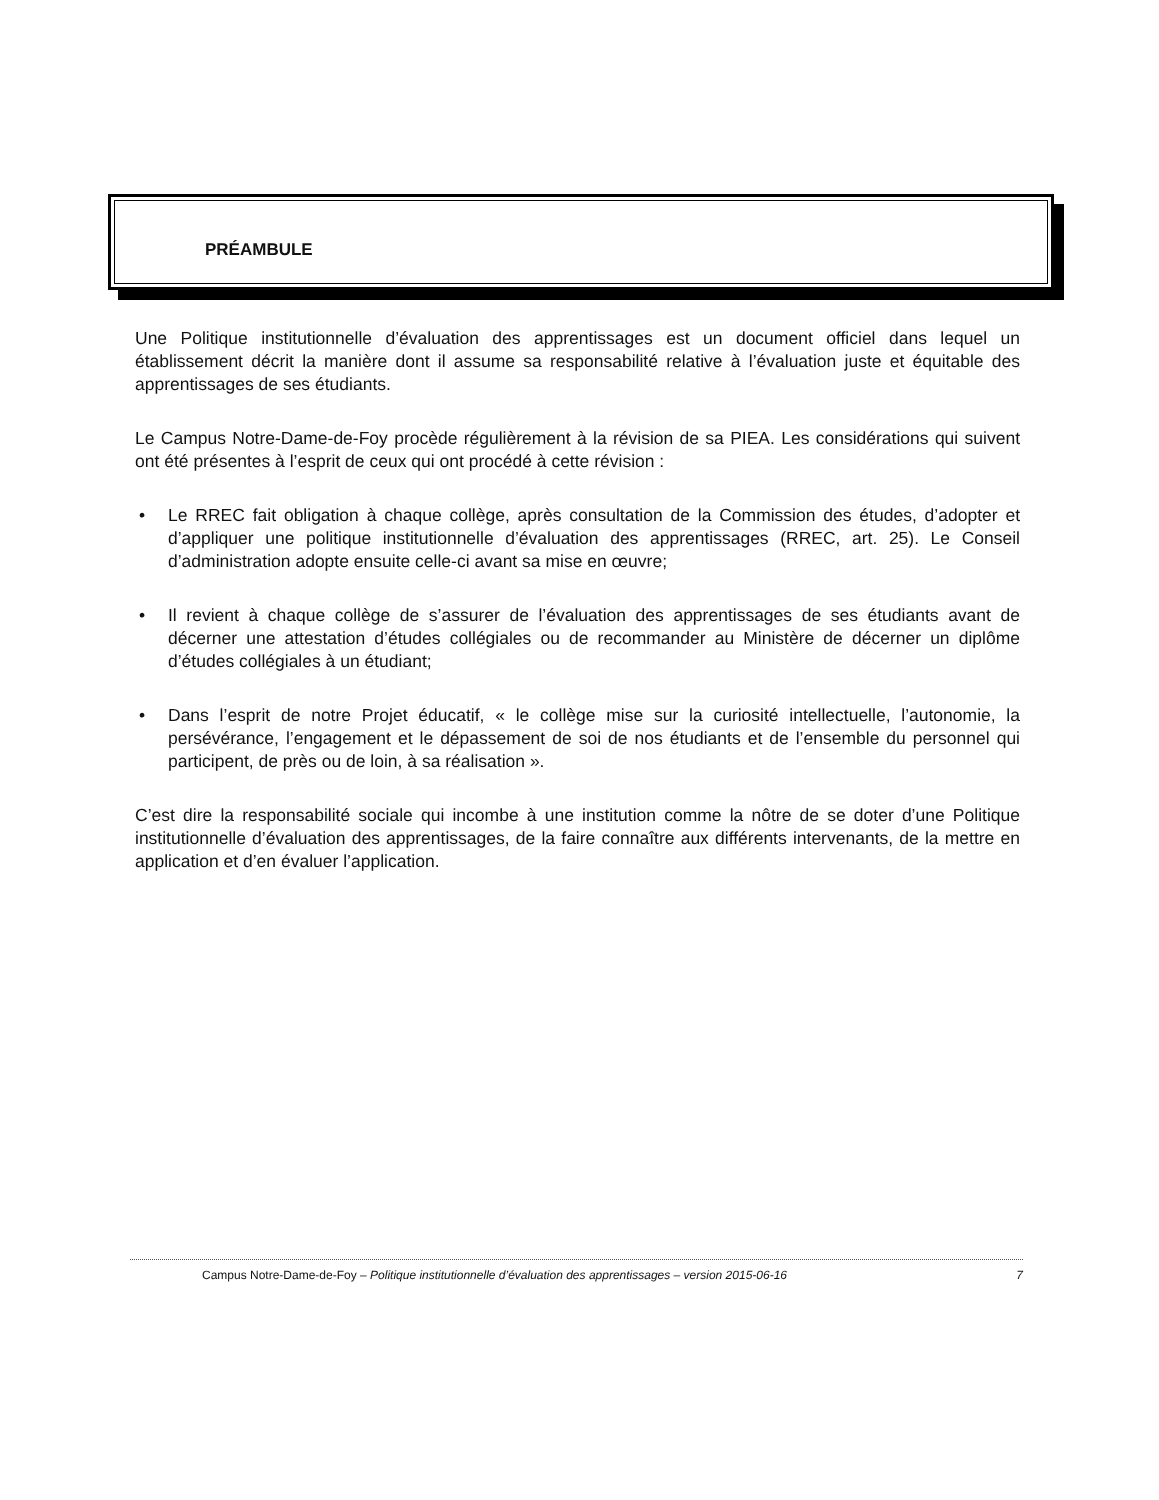PRÉAMBULE
Une Politique institutionnelle d’évaluation des apprentissages est un document officiel dans lequel un établissement décrit la manière dont il assume sa responsabilité relative à l’évaluation juste et équitable des apprentissages de ses étudiants.
Le Campus Notre-Dame-de-Foy procède régulièrement à la révision de sa PIEA. Les considérations qui suivent ont été présentes à l’esprit de ceux qui ont procédé à cette révision :
• Le RREC fait obligation à chaque collège, après consultation de la Commission des études, d’adopter et d’appliquer une politique institutionnelle d’évaluation des apprentissages (RREC, art. 25). Le Conseil d’administration adopte ensuite celle-ci avant sa mise en œuvre;
• Il revient à chaque collège de s’assurer de l’évaluation des apprentissages de ses étudiants avant de décerner une attestation d’études collégiales ou de recommander au Ministère de décerner un diplôme d’études collégiales à un étudiant;
• Dans l’esprit de notre Projet éducatif, « le collège mise sur la curiosité intellectuelle, l’autonomie, la persévérance, l’engagement et le dépassement de soi de nos étudiants et de l’ensemble du personnel qui participent, de près ou de loin, à sa réalisation ».
C’est dire la responsabilité sociale qui incombe à une institution comme la nôtre de se doter d’une Politique institutionnelle d’évaluation des apprentissages, de la faire connaître aux différents intervenants, de la mettre en application et d’en évaluer l’application.
Campus Notre-Dame-de-Foy – Politique institutionnelle d’évaluation des apprentissages – version 2015-06-16 7